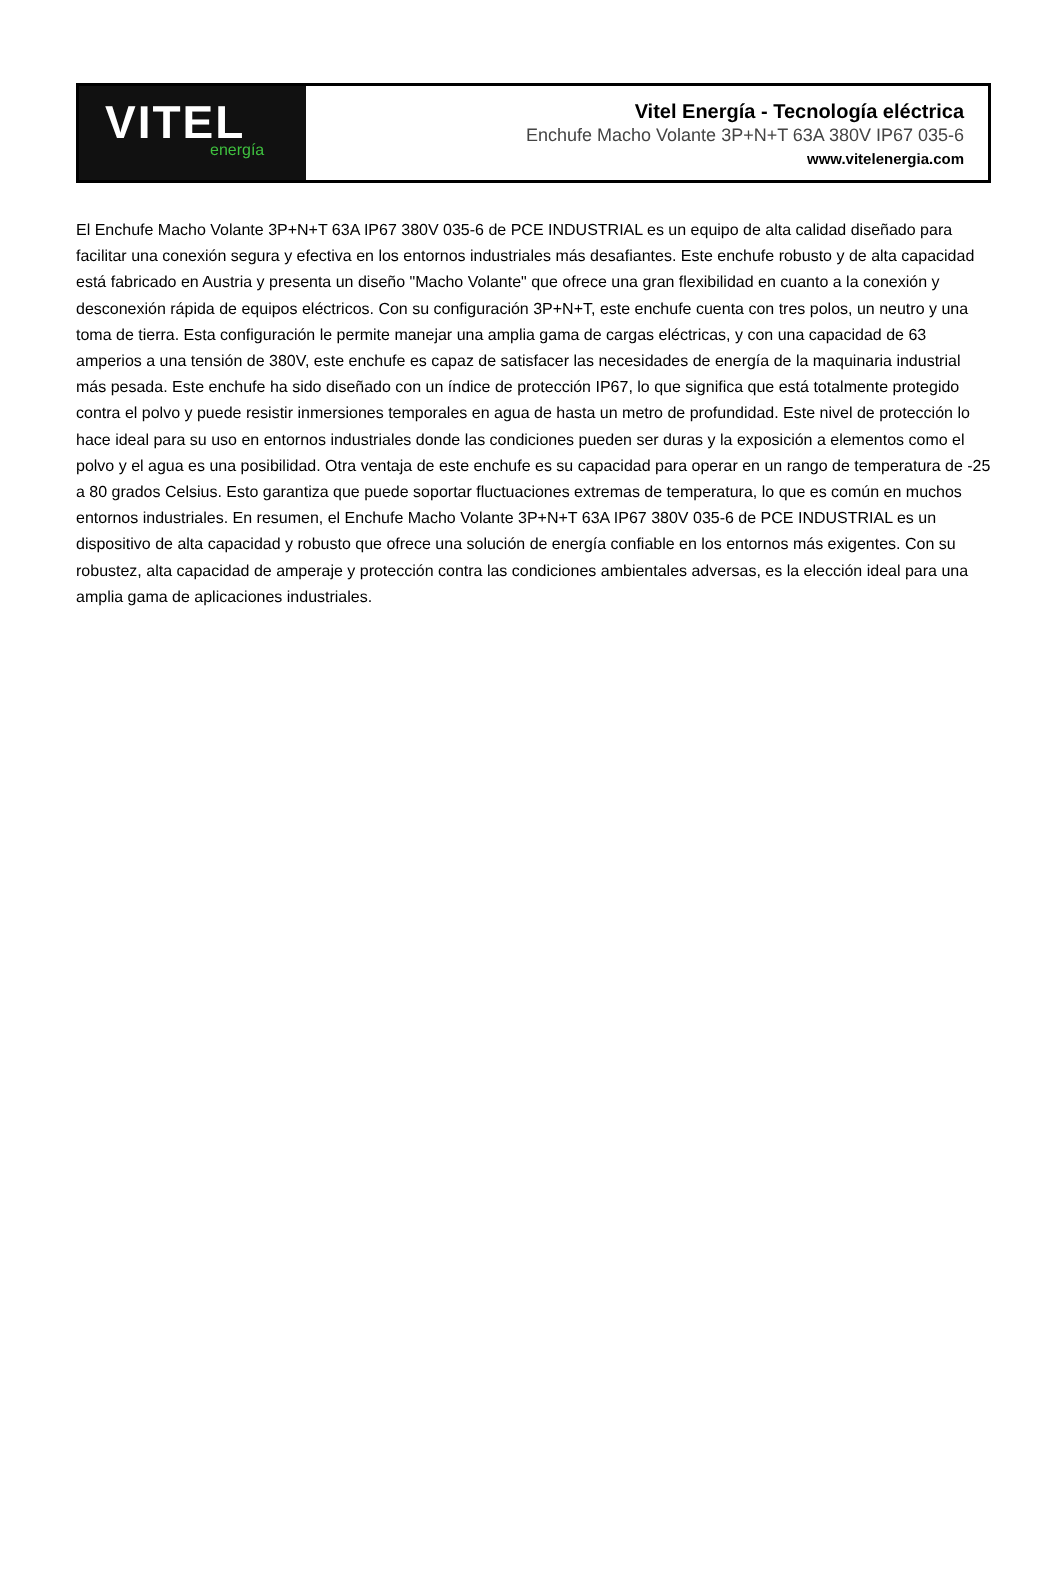VITEL
energía
Vitel Energía - Tecnología eléctrica
Enchufe Macho Volante 3P+N+T 63A 380V IP67 035-6
www.vitelenergia.com
El Enchufe Macho Volante 3P+N+T 63A IP67 380V 035-6 de PCE INDUSTRIAL es un equipo de alta calidad diseñado para facilitar una conexión segura y efectiva en los entornos industriales más desafiantes. Este enchufe robusto y de alta capacidad está fabricado en Austria y presenta un diseño "Macho Volante" que ofrece una gran flexibilidad en cuanto a la conexión y desconexión rápida de equipos eléctricos. Con su configuración 3P+N+T, este enchufe cuenta con tres polos, un neutro y una toma de tierra. Esta configuración le permite manejar una amplia gama de cargas eléctricas, y con una capacidad de 63 amperios a una tensión de 380V, este enchufe es capaz de satisfacer las necesidades de energía de la maquinaria industrial más pesada. Este enchufe ha sido diseñado con un índice de protección IP67, lo que significa que está totalmente protegido contra el polvo y puede resistir inmersiones temporales en agua de hasta un metro de profundidad. Este nivel de protección lo hace ideal para su uso en entornos industriales donde las condiciones pueden ser duras y la exposición a elementos como el polvo y el agua es una posibilidad. Otra ventaja de este enchufe es su capacidad para operar en un rango de temperatura de -25 a 80 grados Celsius. Esto garantiza que puede soportar fluctuaciones extremas de temperatura, lo que es común en muchos entornos industriales. En resumen, el Enchufe Macho Volante 3P+N+T 63A IP67 380V 035-6 de PCE INDUSTRIAL es un dispositivo de alta capacidad y robusto que ofrece una solución de energía confiable en los entornos más exigentes. Con su robustez, alta capacidad de amperaje y protección contra las condiciones ambientales adversas, es la elección ideal para una amplia gama de aplicaciones industriales.